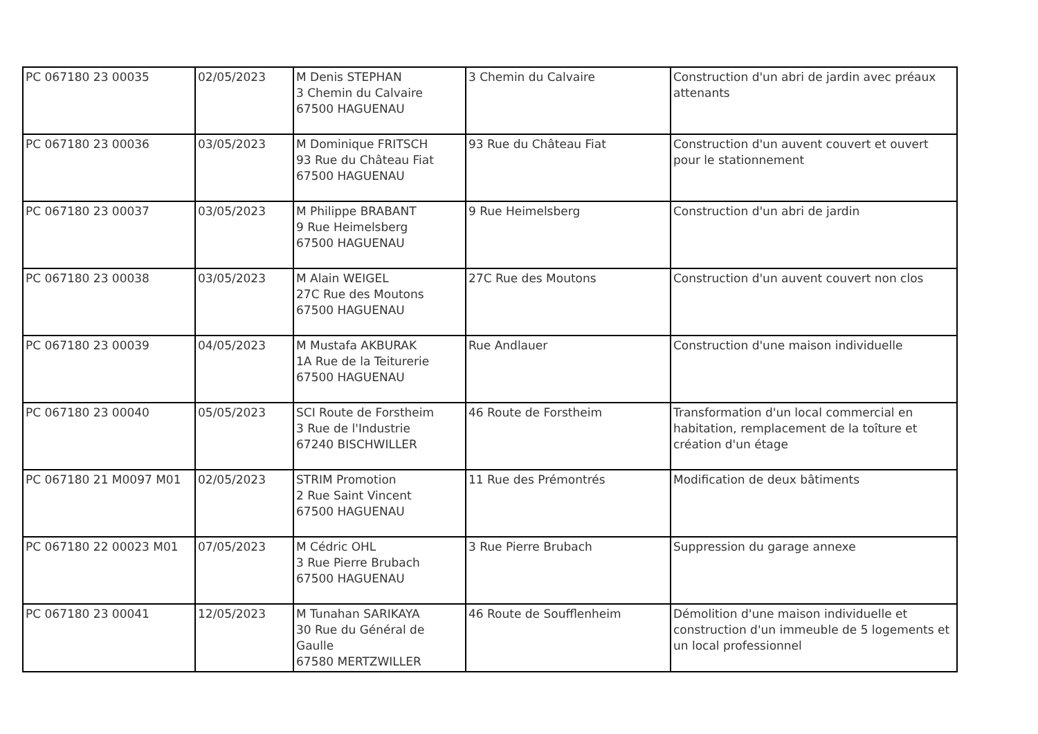| PC 067180 23 00035 | 02/05/2023 | M Denis STEPHAN 3 Chemin du Calvaire 67500 HAGUENAU | 3 Chemin du Calvaire | Construction d'un abri de jardin avec préaux attenants |
| PC 067180 23 00036 | 03/05/2023 | M Dominique FRITSCH 93 Rue du Château Fiat 67500 HAGUENAU | 93 Rue du Château Fiat | Construction d'un auvent couvert et ouvert pour le stationnement |
| PC 067180 23 00037 | 03/05/2023 | M Philippe BRABANT 9 Rue Heimelsberg 67500 HAGUENAU | 9 Rue Heimelsberg | Construction d'un abri de jardin |
| PC 067180 23 00038 | 03/05/2023 | M Alain WEIGEL 27C Rue des Moutons 67500 HAGUENAU | 27C Rue des Moutons | Construction d'un auvent couvert non clos |
| PC 067180 23 00039 | 04/05/2023 | M Mustafa AKBURAK 1A Rue de la Teiturerie 67500 HAGUENAU | Rue Andlauer | Construction d'une maison individuelle |
| PC 067180 23 00040 | 05/05/2023 | SCI Route de Forstheim 3 Rue de l'Industrie 67240 BISCHWILLER | 46 Route de Forstheim | Transformation d'un local commercial en habitation, remplacement de la toîture et création d'un étage |
| PC 067180 21 M0097 M01 | 02/05/2023 | STRIM Promotion 2 Rue Saint Vincent 67500 HAGUENAU | 11 Rue des Prémontrés | Modification de deux bâtiments |
| PC 067180 22 00023 M01 | 07/05/2023 | M Cédric OHL 3 Rue Pierre Brubach 67500 HAGUENAU | 3 Rue Pierre Brubach | Suppression du garage annexe |
| PC 067180 23 00041 | 12/05/2023 | M Tunahan SARIKAYA 30 Rue du Général de Gaulle 67580 MERTZWILLER | 46 Route de Soufflenheim | Démolition d'une maison individuelle et construction d'un immeuble de 5 logements et un local professionnel |